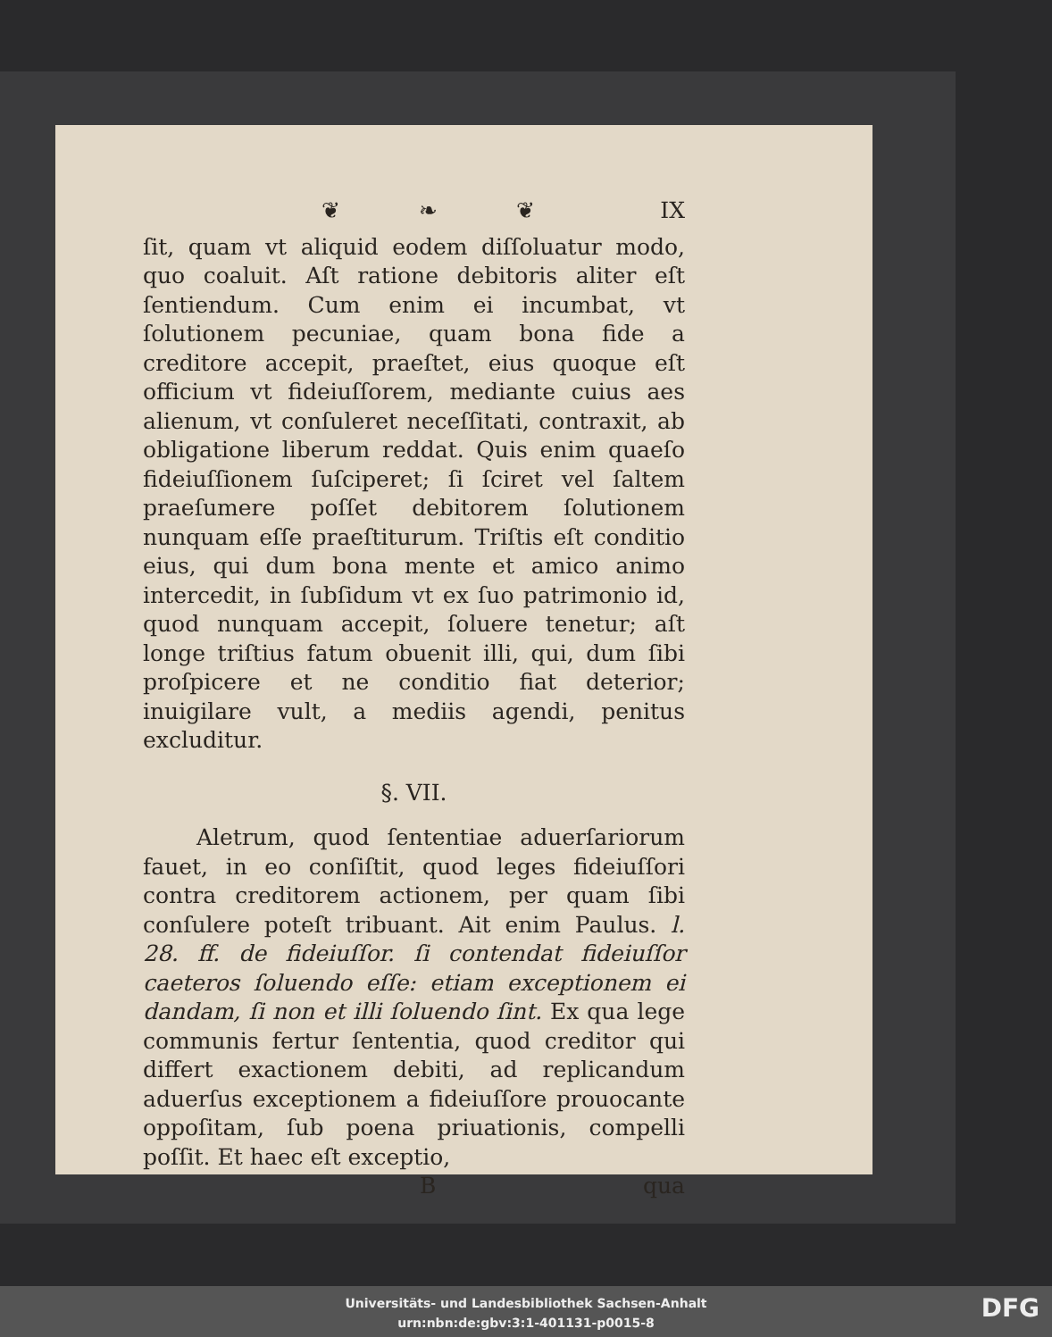❦ ❧ ❦ IX
ſit, quam vt aliquid eodem diſſoluatur modo, quo coaluit. Aſt ratione debitoris aliter eſt ſentiendum. Cum enim ei incumbat, vt ſolutionem pecuniae, quam bona fide a creditore accepit, praeſtet, eius quoque eſt officium vt fideiuſſorem, mediante cuius aes alienum, vt conſuleret neceſſitati, contraxit, ab obligatione liberum reddat. Quis enim quaeſo fideiuſſionem ſuſciperet; ſi ſciret vel ſaltem praeſumere poſſet debitorem ſolutionem nunquam eſſe praeſtiturum. Triſtis eſt conditio eius, qui dum bona mente et amico animo intercedit, in ſubſidum vt ex ſuo patrimonio id, quod nunquam accepit, ſoluere tenetur; aſt longe triſtius fatum obuenit illi, qui, dum ſibi proſpicere et ne conditio fiat deterior; inuigilare vult, a mediis agendi, penitus excluditur.
§. VII.
Aletrum, quod ſententiae aduerſariorum fauet, in eo conſiſtit, quod leges fideiuſſori contra creditorem actionem, per quam ſibi conſulere poteſt tribuant. Ait enim Paulus. l. 28. ff. de fideiuſſor. ſi contendat fideiuſſor caeteros ſoluendo eſſe: etiam exceptionem ei dandam, ſi non et illi ſoluendo ſint. Ex qua lege communis fertur ſententia, quod creditor qui differt exactionem debiti, ad replicandum aduerſus exceptionem a fideiuſſore prouocante oppoſitam, ſub poena priuationis, compelli poſſit. Et haec eſt exceptio,
Bqua
Universitäts- und Landesbibliothek Sachsen-Anhalt
urn:nbn:de:gbv:3:1-401131-p0015-8
DFG